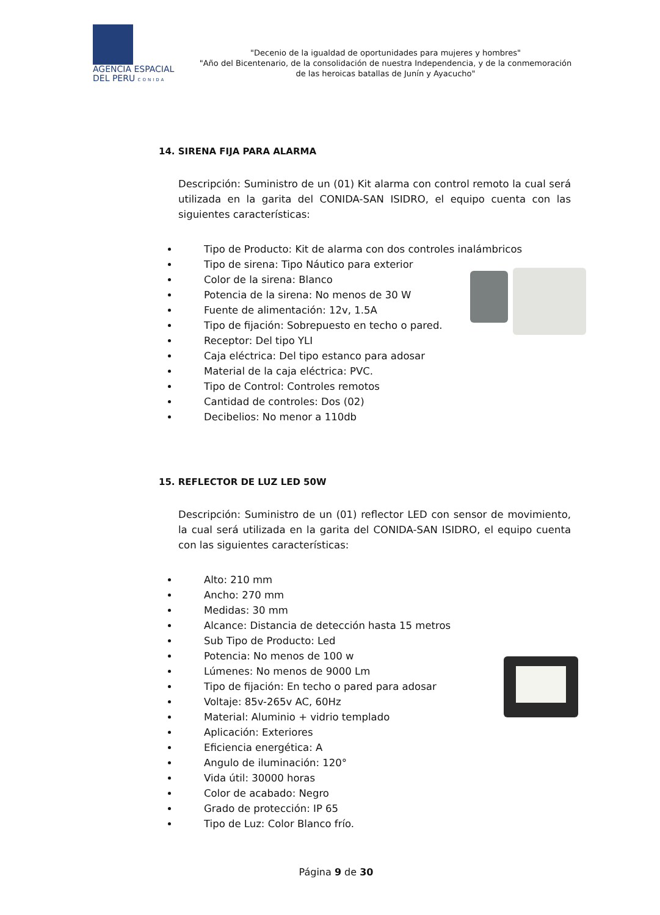AGENCIA ESPACIAL
DEL PERU CONIDA
"Decenio de la igualdad de oportunidades para mujeres y hombres"
"Año del Bicentenario, de la consolidación de nuestra Independencia, y de la conmemoración de las heroicas batallas de Junín y Ayacucho"
14. SIRENA FIJA PARA ALARMA
Descripción: Suministro de un (01) Kit alarma con control remoto la cual será utilizada en la garita del CONIDA-SAN ISIDRO, el equipo cuenta con las siguientes características:
Tipo de Producto: Kit de alarma con dos controles inalámbricos
Tipo de sirena: Tipo Náutico para exterior
Color de la sirena: Blanco
Potencia de la sirena: No menos de 30 W
Fuente de alimentación: 12v, 1.5A
Tipo de fijación: Sobrepuesto en techo o pared.
Receptor: Del tipo YLI
Caja eléctrica: Del tipo estanco para adosar
Material de la caja eléctrica: PVC.
Tipo de Control: Controles remotos
Cantidad de controles: Dos (02)
Decibelios: No menor a 110db
15. REFLECTOR DE LUZ LED 50W
Descripción: Suministro de un (01) reflector LED con sensor de movimiento, la cual será utilizada en la garita del CONIDA-SAN ISIDRO, el equipo cuenta con las siguientes características:
Alto: 210 mm
Ancho: 270 mm
Medidas: 30 mm
Alcance: Distancia de detección hasta 15 metros
Sub Tipo de Producto: Led
Potencia: No menos de 100 w
Lúmenes: No menos de 9000 Lm
Tipo de fijación: En techo o pared para adosar
Voltaje: 85v-265v AC, 60Hz
Material: Aluminio + vidrio templado
Aplicación: Exteriores
Eficiencia energética: A
Angulo de iluminación: 120°
Vida útil: 30000 horas
Color de acabado: Negro
Grado de protección: IP 65
Tipo de Luz: Color Blanco frío.
Página 9 de 30